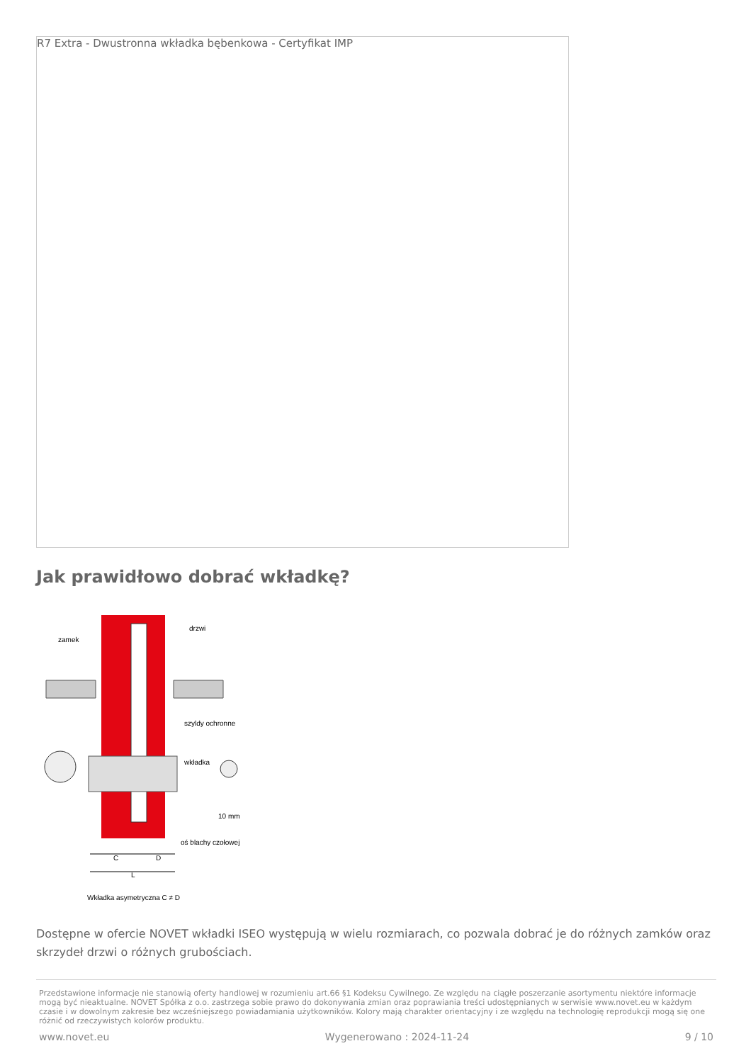R7 Extra - Dwustronna wkładka bębenkowa - Certyfikat IMP
Jak prawidłowo dobrać wkładkę?
zamek
drzwi
szyldy ochronne
wkładka
10 mm
oś blachy czołowej
C
D
L
Wkładka asymetryczna C ≠ D
Dostępne w ofercie NOVET wkładki ISEO występują w wielu rozmiarach, co pozwala dobrać je do różnych zamków oraz skrzydeł drzwi o różnych grubościach.
Przedstawione informacje nie stanowią oferty handlowej w rozumieniu art.66 §1 Kodeksu Cywilnego. Ze względu na ciągłe poszerzanie asortymentu niektóre informacje mogą być nieaktualne. NOVET Spółka z o.o. zastrzega sobie prawo do dokonywania zmian oraz poprawiania treści udostępnianych w serwisie www.novet.eu w każdym czasie i w dowolnym zakresie bez wcześniejszego powiadamiania użytkowników. Kolory mają charakter orientacyjny i ze względu na technologię reprodukcji mogą się one różnić od rzeczywistych kolorów produktu.
www.novet.eu Wygenerowano : 2024-11-24 9 / 10